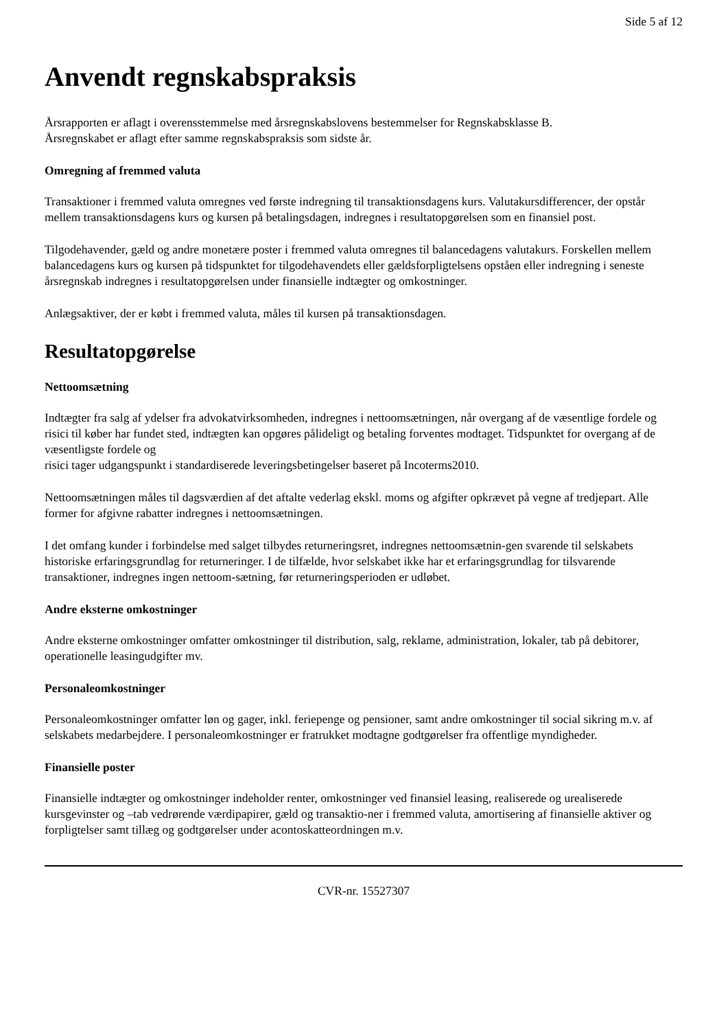Side 5 af 12
Anvendt regnskabspraksis
Årsrapporten er aflagt i overensstemmelse med årsregnskabslovens bestemmelser for Regnskabsklasse B.
Årsregnskabet er aflagt efter samme regnskabspraksis som sidste år.
Omregning af fremmed valuta
Transaktioner i fremmed valuta omregnes ved første indregning til transaktionsdagens kurs. Valutakursdifferencer, der opstår mellem transaktionsdagens kurs og kursen på betalingsdagen, indregnes i resultatopgørelsen som en finansiel post.
Tilgodehavender, gæld og andre monetære poster i fremmed valuta omregnes til balancedagens valutakurs. Forskellen mellem balancedagens kurs og kursen på tidspunktet for tilgodehavendets eller gældsforpligtelsens opståen eller indregning i seneste årsregnskab indregnes i resultatopgørelsen under finansielle indtægter og omkostninger.
Anlægsaktiver, der er købt i fremmed valuta, måles til kursen på transaktionsdagen.
Resultatopgørelse
Nettoomsætning
Indtægter fra salg af ydelser fra advokatvirksomheden, indregnes i nettoomsætningen, når overgang af de væsentlige fordele og risici til køber har fundet sted, indtægten kan opgøres pålideligt og betaling forventes modtaget. Tidspunktet for overgang af de væsentligste fordele og
risici tager udgangspunkt i standardiserede leveringsbetingelser baseret på Incoterms2010.
Nettoomsætningen måles til dagsværdien af det aftalte vederlag ekskl. moms og afgifter opkrævet på vegne af tredjepart. Alle former for afgivne rabatter indregnes i nettoomsætningen.
I det omfang kunder i forbindelse med salget tilbydes returneringsret, indregnes nettoomsætnin-gen svarende til selskabets historiske erfaringsgrundlag for returneringer. I de tilfælde, hvor selskabet ikke har et erfaringsgrundlag for tilsvarende transaktioner, indregnes ingen nettoom-sætning, før returneringsperioden er udløbet.
Andre eksterne omkostninger
Andre eksterne omkostninger omfatter omkostninger til distribution, salg, reklame, administration, lokaler, tab på debitorer, operationelle leasingudgifter mv.
Personaleomkostninger
Personaleomkostninger omfatter løn og gager, inkl. feriepenge og pensioner, samt andre omkostninger til social sikring m.v. af selskabets medarbejdere. I personaleomkostninger er fratrukket modtagne godtgørelser fra offentlige myndigheder.
Finansielle poster
Finansielle indtægter og omkostninger indeholder renter, omkostninger ved finansiel leasing, realiserede og urealiserede kursgevinster og –tab vedrørende værdipapirer, gæld og transaktio-ner i fremmed valuta, amortisering af finansielle aktiver og forpligtelser samt tillæg og godtgørelser under acontoskatteordningen m.v.
CVR-nr. 15527307